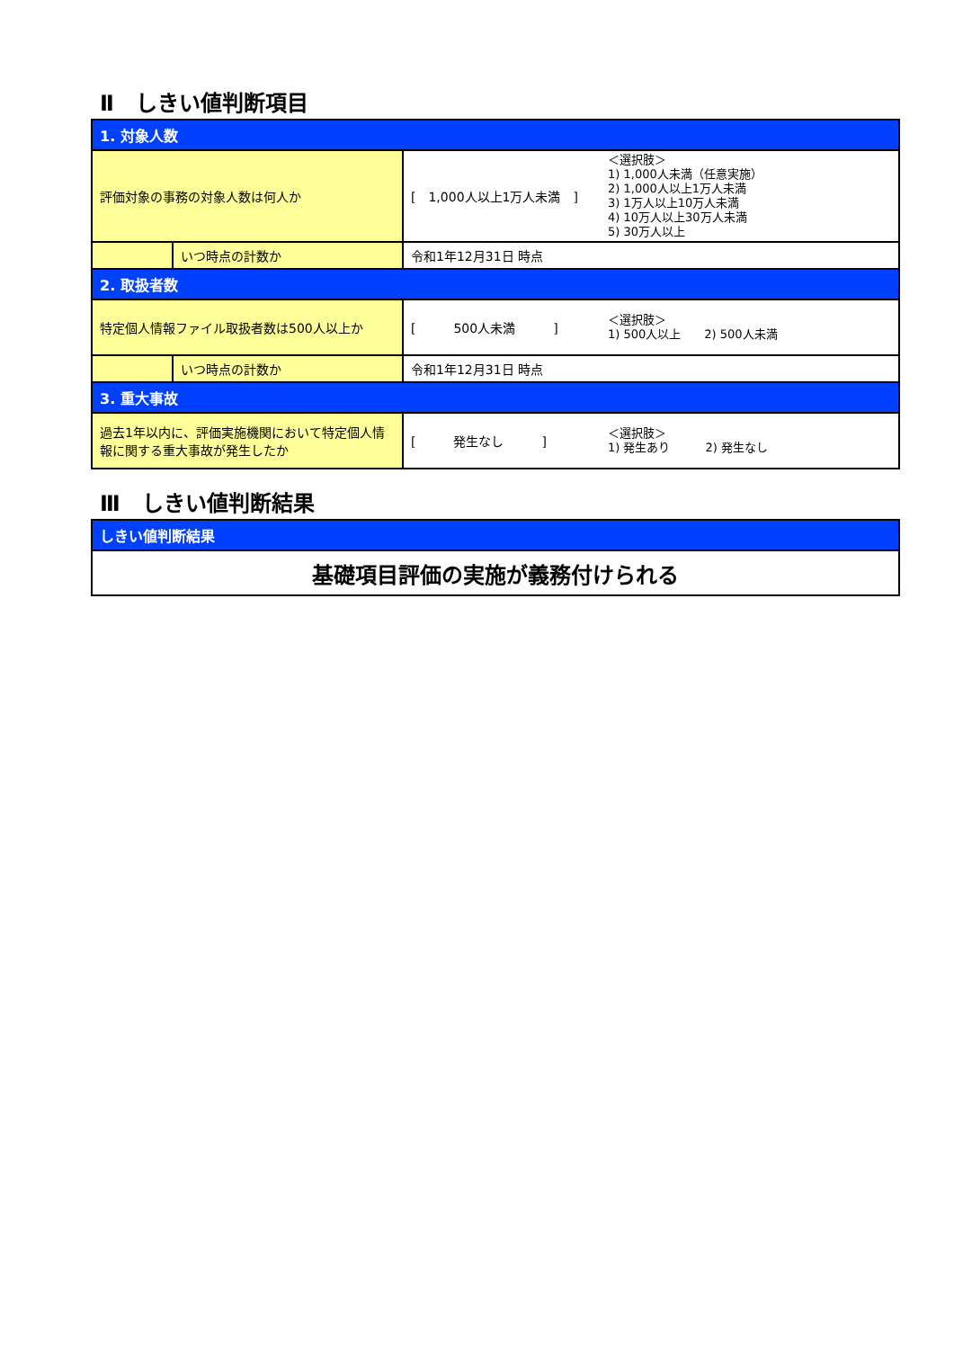Ⅱ　しきい値判断項目
| 1. 対象人数 | | | |
| --- | --- | --- | --- |
| 評価対象の事務の対象人数は何人か | | [ 1,000人以上1万人未満 ] | ＜選択肢＞ 1) 1,000人未満（任意実施） 2) 1,000人以上1万人未満 3) 1万人以上10万人未満 4) 10万人以上30万人未満 5) 30万人以上 |
| | いつ時点の計数か | 令和1年12月31日 時点 | |
| 2. 取扱者数 | | | |
| 特定個人情報ファイル取扱者数は500人以上か | | [ 500人未満 ] | ＜選択肢＞ 1) 500人以上 2) 500人未満 |
| | いつ時点の計数か | 令和1年12月31日 時点 | |
| 3. 重大事故 | | | |
| 過去1年以内に、評価実施機関において特定個人情報に関する重大事故が発生したか | | [ 発生なし ] | ＜選択肢＞ 1) 発生あり 2) 発生なし |
Ⅲ　しきい値判断結果
| しきい値判断結果 |
| --- |
| 基礎項目評価の実施が義務付けられる |